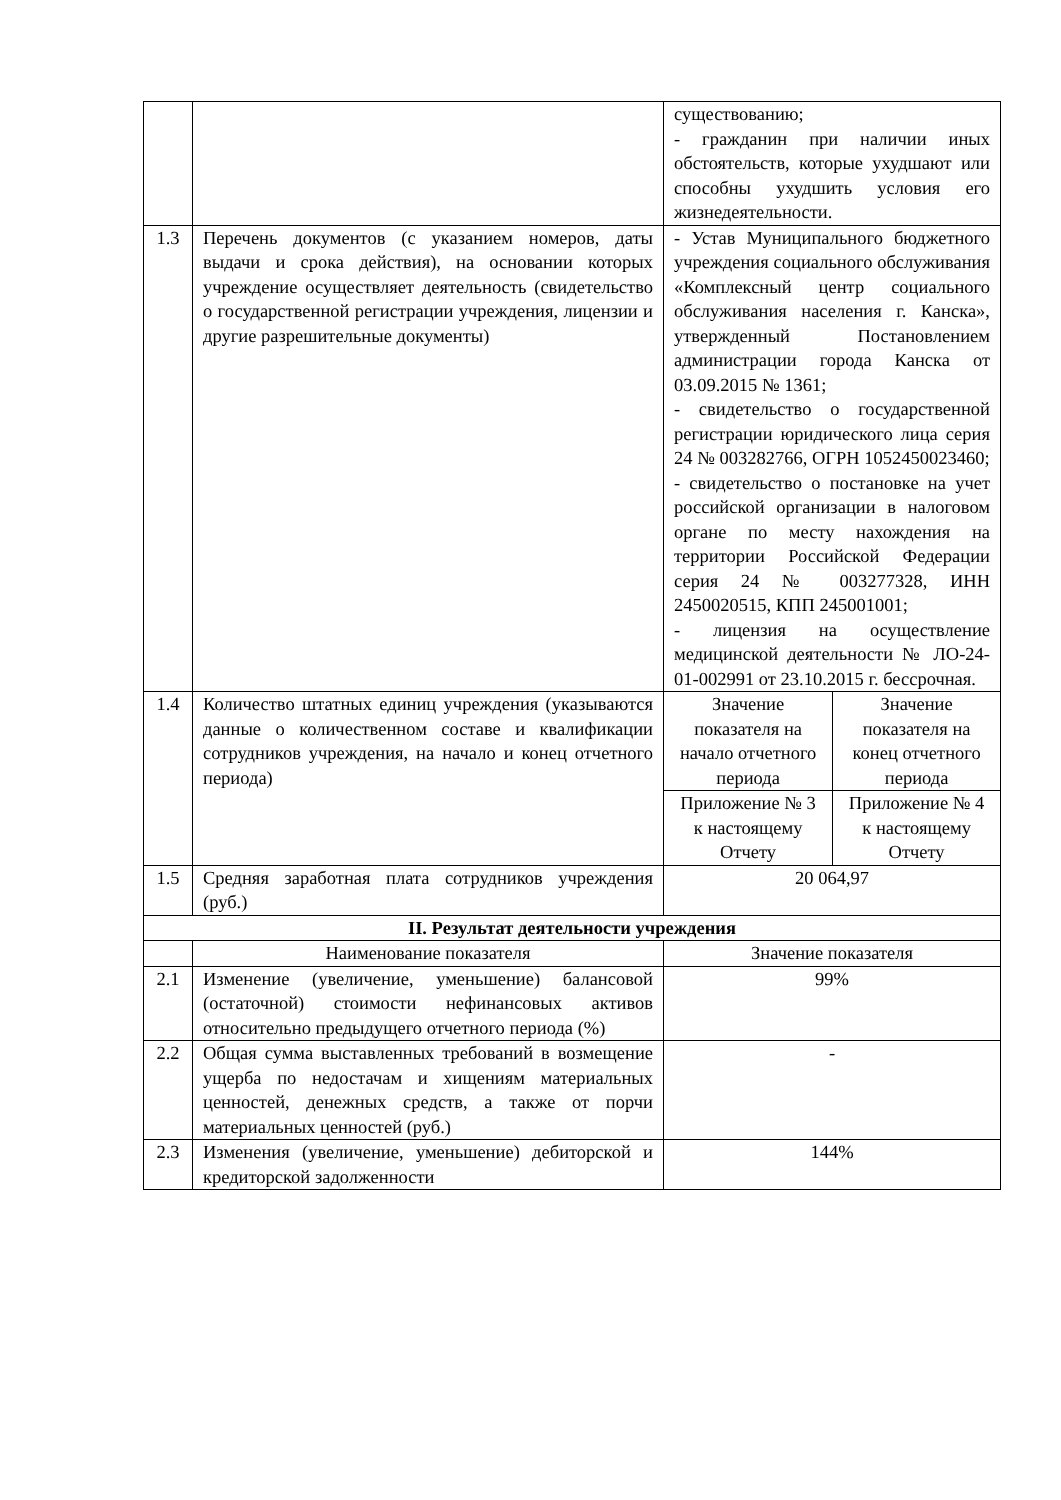| | | существованию; - гражданин при наличии иных обстоятельств, которые ухудшают или способны ухудшить условия его жизнедеятельности. | |
| 1.3 | Перечень документов (с указанием номеров, даты выдачи и срока действия), на основании которых учреждение осуществляет деятельность (свидетельство о государственной регистрации учреждения, лицензии и другие разрешительные документы) | - Устав Муниципального бюджетного учреждения социального обслуживания «Комплексный центр социального обслуживания населения г. Канска», утвержденный Постановлением администрации города Канска от 03.09.2015 № 1361; - свидетельство о государственной регистрации юридического лица серия 24 № 003282766, ОГРН 1052450023460; - свидетельство о постановке на учет российской организации в налоговом органе по месту нахождения на территории Российской Федерации серия 24 № 003277328, ИНН 2450020515, КПП 245001001; - лицензия на осуществление медицинской деятельности № ЛО-24-01-002991 от 23.10.2015 г. бессрочная. | |
| 1.4 | Количество штатных единиц учреждения (указываются данные о количественном составе и квалификации сотрудников учреждения, на начало и конец отчетного периода) | Значение показателя на начало отчетного периода | Значение показателя на конец отчетного периода |
| | | Приложение № 3 к настоящему Отчету | Приложение № 4 к настоящему Отчету |
| 1.5 | Средняя заработная плата сотрудников учреждения (руб.) | 20 064,97 | |
| II. Результат деятельности учреждения | | | |
| | Наименование показателя | Значение показателя | |
| 2.1 | Изменение (увеличение, уменьшение) балансовой (остаточной) стоимости нефинансовых активов относительно предыдущего отчетного периода (%) | 99% | |
| 2.2 | Общая сумма выставленных требований в возмещение ущерба по недостачам и хищениям материальных ценностей, денежных средств, а также от порчи материальных ценностей (руб.) | - | |
| 2.3 | Изменения (увеличение, уменьшение) дебиторской и кредиторской задолженности | 144% | |